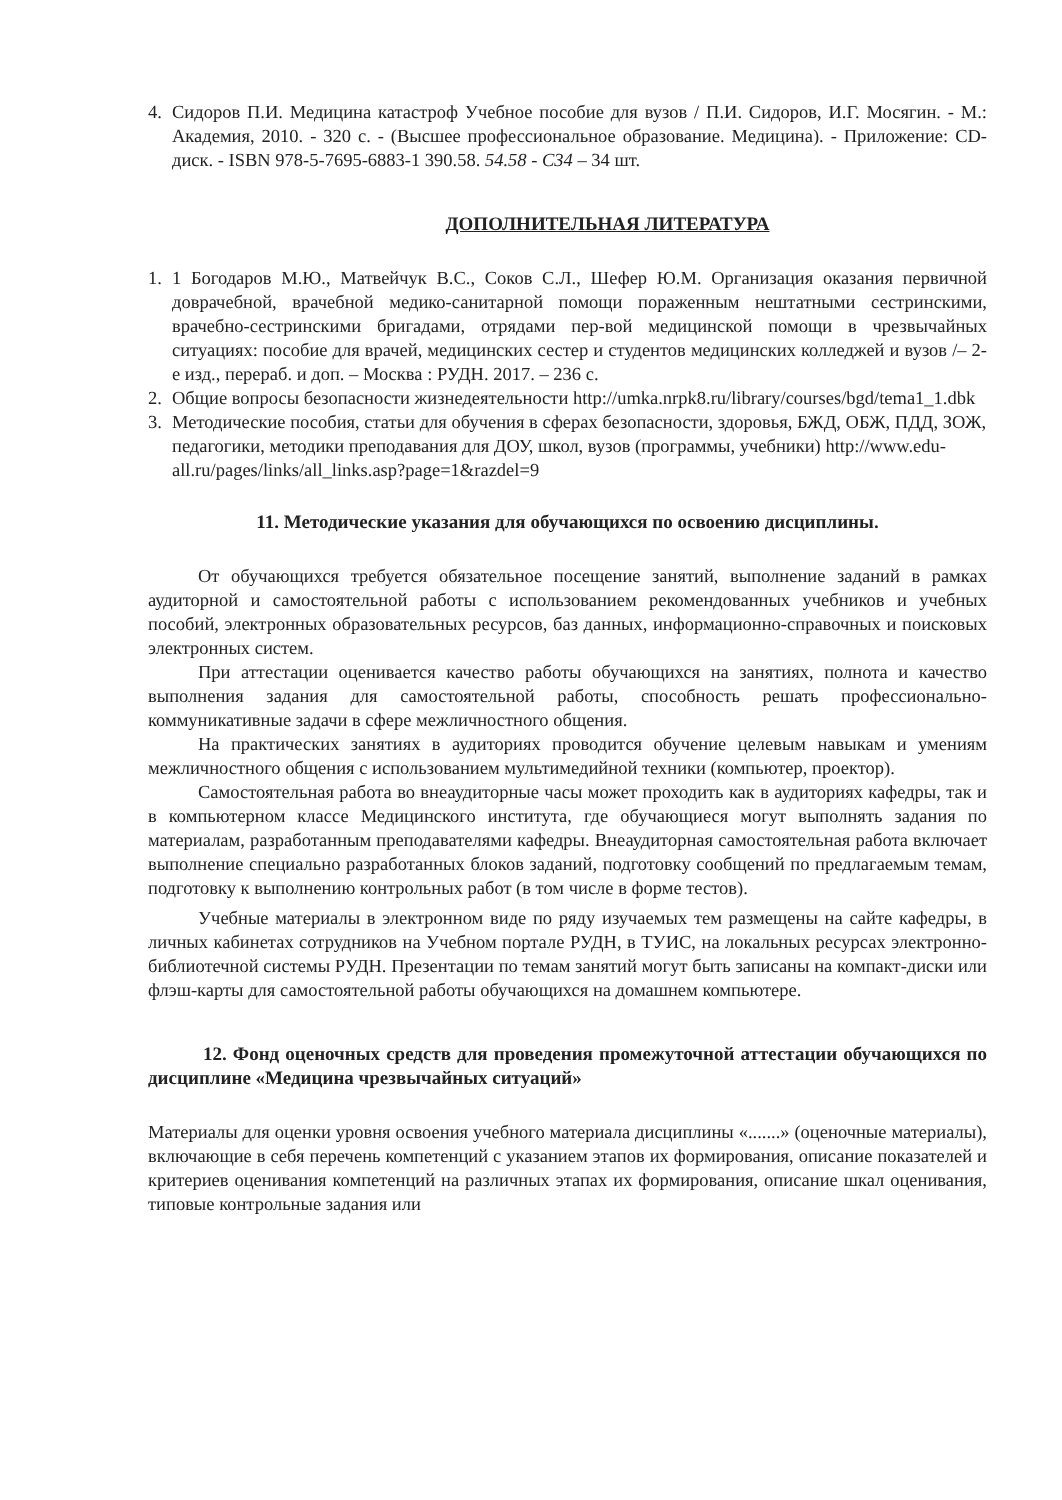4. Сидоров П.И. Медицина катастроф Учебное пособие для вузов / П.И. Сидоров, И.Г. Мосягин. - М.: Академия, 2010. - 320 с. - (Высшее профессиональное образование. Медицина). - Приложение: CD-диск. - ISBN 978-5-7695-6883-1 390.58. 54.58 - С34 – 34 шт.
ДОПОЛНИТЕЛЬНАЯ ЛИТЕРАТУРА
1. 1 Богодаров М.Ю., Матвейчук В.С., Соков С.Л., Шефер Ю.М. Организация оказания первичной доврачебной, врачебной медико-санитарной помощи пораженным нештатными сестринскими, врачебно-сестринскими бригадами, отрядами пер-вой медицинской помощи в чрезвычайных ситуациях: пособие для врачей, медицинских сестер и студентов медицинских колледжей и вузов /– 2-е изд., перераб. и доп. – Москва : РУДН. 2017. – 236 с.
2. Общие вопросы безопасности жизнедеятельности http://umka.nrpk8.ru/library/courses/bgd/tema1_1.dbk
3. Методические пособия, статьи для обучения в сферах безопасности, здоровья, БЖД, ОБЖ, ПДД, ЗОЖ, педагогики, методики преподавания для ДОУ, школ, вузов (программы, учебники) http://www.edu-all.ru/pages/links/all_links.asp?page=1&razdel=9
11. Методические указания для обучающихся по освоению дисциплины.
От обучающихся требуется обязательное посещение занятий, выполнение заданий в рамках аудиторной и самостоятельной работы с использованием рекомендованных учебников и учебных пособий, электронных образовательных ресурсов, баз данных, информационно-справочных и поисковых электронных систем.
При аттестации оценивается качество работы обучающихся на занятиях, полнота и качество выполнения задания для самостоятельной работы, способность решать профессионально-коммуникативные задачи в сфере межличностного общения.
На практических занятиях в аудиториях проводится обучение целевым навыкам и умениям межличностного общения с использованием мультимедийной техники (компьютер, проектор).
Самостоятельная работа во внеаудиторные часы может проходить как в аудиториях кафедры, так и в компьютерном классе Медицинского института, где обучающиеся могут выполнять задания по материалам, разработанным преподавателями кафедры. Внеаудиторная самостоятельная работа включает выполнение специально разработанных блоков заданий, подготовку сообщений по предлагаемым темам, подготовку к выполнению контрольных работ (в том числе в форме тестов).
Учебные материалы в электронном виде по ряду изучаемых тем размещены на сайте кафедры, в личных кабинетах сотрудников на Учебном портале РУДН, в ТУИС, на локальных ресурсах электронно-библиотечной системы РУДН. Презентации по темам занятий могут быть записаны на компакт-диски или флэш-карты для самостоятельной работы обучающихся на домашнем компьютере.
12. Фонд оценочных средств для проведения промежуточной аттестации обучающихся по дисциплине «Медицина чрезвычайных ситуаций»
Материалы для оценки уровня освоения учебного материала дисциплины «.......» (оценочные материалы), включающие в себя перечень компетенций с указанием этапов их формирования, описание показателей и критериев оценивания компетенций на различных этапах их формирования, описание шкал оценивания, типовые контрольные задания или